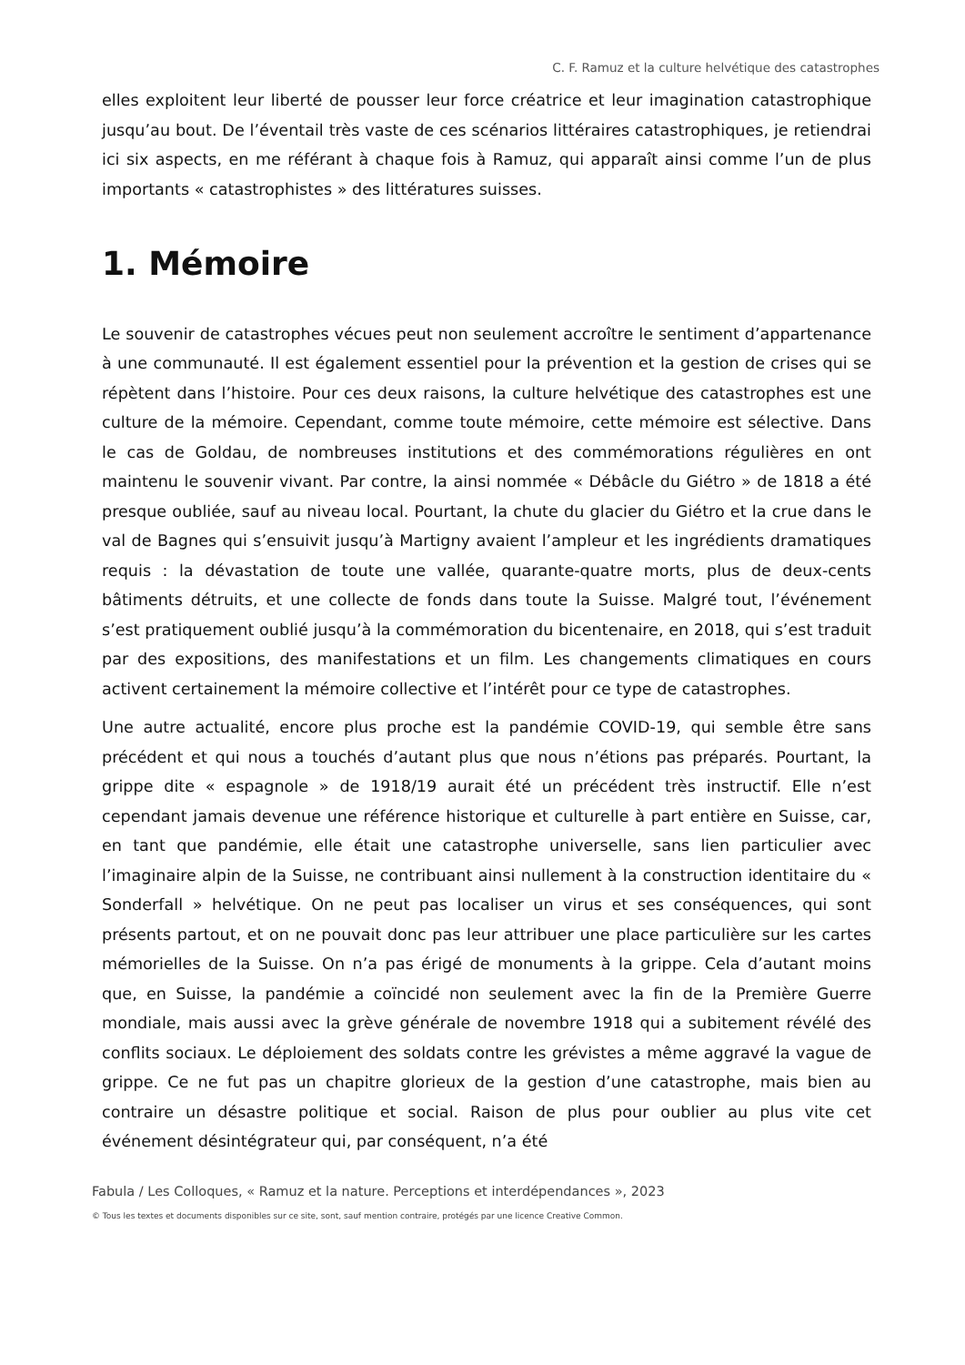C. F. Ramuz et la culture helvétique des catastrophes
elles exploitent leur liberté de pousser leur force créatrice et leur imagination catastrophique jusqu’au bout. De l’éventail très vaste de ces scénarios littéraires catastrophiques, je retiendrai ici six aspects, en me référant à chaque fois à Ramuz, qui apparaît ainsi comme l’un de plus importants « catastrophistes » des littératures suisses.
1. Mémoire
Le souvenir de catastrophes vécues peut non seulement accroître le sentiment d’appartenance à une communauté. Il est également essentiel pour la prévention et la gestion de crises qui se répètent dans l’histoire. Pour ces deux raisons, la culture helvétique des catastrophes est une culture de la mémoire. Cependant, comme toute mémoire, cette mémoire est sélective. Dans le cas de Goldau, de nombreuses institutions et des commémorations régulières en ont maintenu le souvenir vivant. Par contre, la ainsi nommée « Débâcle du Giétro » de 1818 a été presque oubliée, sauf au niveau local. Pourtant, la chute du glacier du Giétro et la crue dans le val de Bagnes qui s’ensuivit jusqu’à Martigny avaient l’ampleur et les ingrédients dramatiques requis : la dévastation de toute une vallée, quarante-quatre morts, plus de deux-cents bâtiments détruits, et une collecte de fonds dans toute la Suisse. Malgré tout, l’événement s’est pratiquement oublié jusqu’à la commémoration du bicentenaire, en 2018, qui s’est traduit par des expositions, des manifestations et un film. Les changements climatiques en cours activent certainement la mémoire collective et l’intérêt pour ce type de catastrophes.
Une autre actualité, encore plus proche est la pandémie COVID-19, qui semble être sans précédent et qui nous a touchés d’autant plus que nous n’étions pas préparés. Pourtant, la grippe dite « espagnole » de 1918/19 aurait été un précédent très instructif. Elle n’est cependant jamais devenue une référence historique et culturelle à part entière en Suisse, car, en tant que pandémie, elle était une catastrophe universelle, sans lien particulier avec l’imaginaire alpin de la Suisse, ne contribuant ainsi nullement à la construction identitaire du « Sonderfall » helvétique. On ne peut pas localiser un virus et ses conséquences, qui sont présents partout, et on ne pouvait donc pas leur attribuer une place particulière sur les cartes mémorielles de la Suisse. On n’a pas érigé de monuments à la grippe. Cela d’autant moins que, en Suisse, la pandémie a coïncidé non seulement avec la fin de la Première Guerre mondiale, mais aussi avec la grève générale de novembre 1918 qui a subitement révélé des conflits sociaux. Le déploiement des soldats contre les grévistes a même aggravé la vague de grippe. Ce ne fut pas un chapitre glorieux de la gestion d’une catastrophe, mais bien au contraire un désastre politique et social. Raison de plus pour oublier au plus vite cet événement désintégrateur qui, par conséquent, n’a été
Fabula / Les Colloques, « Ramuz et la nature. Perceptions et interdépendances », 2023
© Tous les textes et documents disponibles sur ce site, sont, sauf mention contraire, protégés par une licence Creative Common.